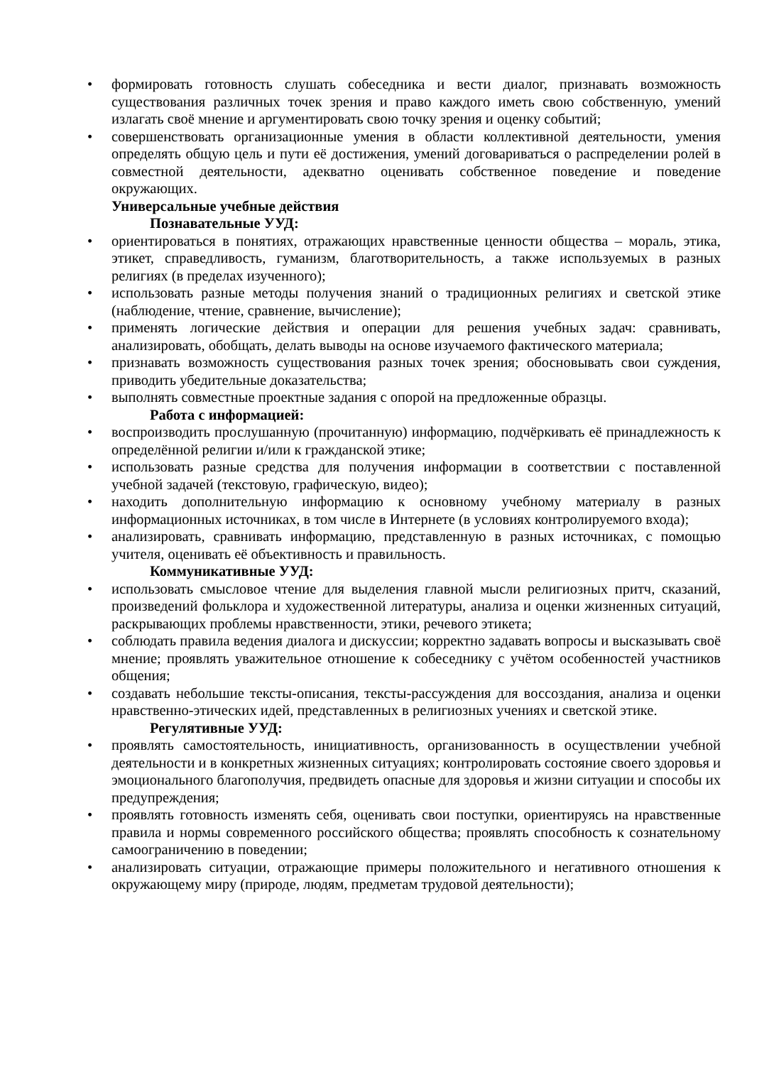• формировать готовность слушать собеседника и вести диалог, признавать возможность существования различных точек зрения и право каждого иметь свою собственную, умений излагать своё мнение и аргументировать свою точку зрения и оценку событий;
• совершенствовать организационные умения в области коллективной деятельности, умения определять общую цель и пути её достижения, умений договариваться о распределении ролей в совместной деятельности, адекватно оценивать собственное поведение и поведение окружающих.
Универсальные учебные действия
Познавательные УУД:
• ориентироваться в понятиях, отражающих нравственные ценности общества – мораль, этика, этикет, справедливость, гуманизм, благотворительность, а также используемых в разных религиях (в пределах изученного);
• использовать разные методы получения знаний о традиционных религиях и светской этике (наблюдение, чтение, сравнение, вычисление);
• применять логические действия и операции для решения учебных задач: сравнивать, анализировать, обобщать, делать выводы на основе изучаемого фактического материала;
• признавать возможность существования разных точек зрения; обосновывать свои суждения, приводить убедительные доказательства;
• выполнять совместные проектные задания с опорой на предложенные образцы.
Работа с информацией:
• воспроизводить прослушанную (прочитанную) информацию, подчёркивать её принадлежность к определённой религии и/или к гражданской этике;
• использовать разные средства для получения информации в соответствии с поставленной учебной задачей (текстовую, графическую, видео);
• находить дополнительную информацию к основному учебному материалу в разных информационных источниках, в том числе в Интернете (в условиях контролируемого входа);
• анализировать, сравнивать информацию, представленную в разных источниках, с помощью учителя, оценивать её объективность и правильность.
Коммуникативные УУД:
• использовать смысловое чтение для выделения главной мысли религиозных притч, сказаний, произведений фольклора и художественной литературы, анализа и оценки жизненных ситуаций, раскрывающих проблемы нравственности, этики, речевого этикета;
• соблюдать правила ведения диалога и дискуссии; корректно задавать вопросы и высказывать своё мнение; проявлять уважительное отношение к собеседнику с учётом особенностей участников общения;
• создавать небольшие тексты-описания, тексты-рассуждения для воссоздания, анализа и оценки нравственно-этических идей, представленных в религиозных учениях и светской этике.
Регулятивные УУД:
• проявлять самостоятельность, инициативность, организованность в осуществлении учебной деятельности и в конкретных жизненных ситуациях; контролировать состояние своего здоровья и эмоционального благополучия, предвидеть опасные для здоровья и жизни ситуации и способы их предупреждения;
• проявлять готовность изменять себя, оценивать свои поступки, ориентируясь на нравственные правила и нормы современного российского общества; проявлять способность к сознательному самоограничению в поведении;
• анализировать ситуации, отражающие примеры положительного и негативного отношения к окружающему миру (природе, людям, предметам трудовой деятельности);